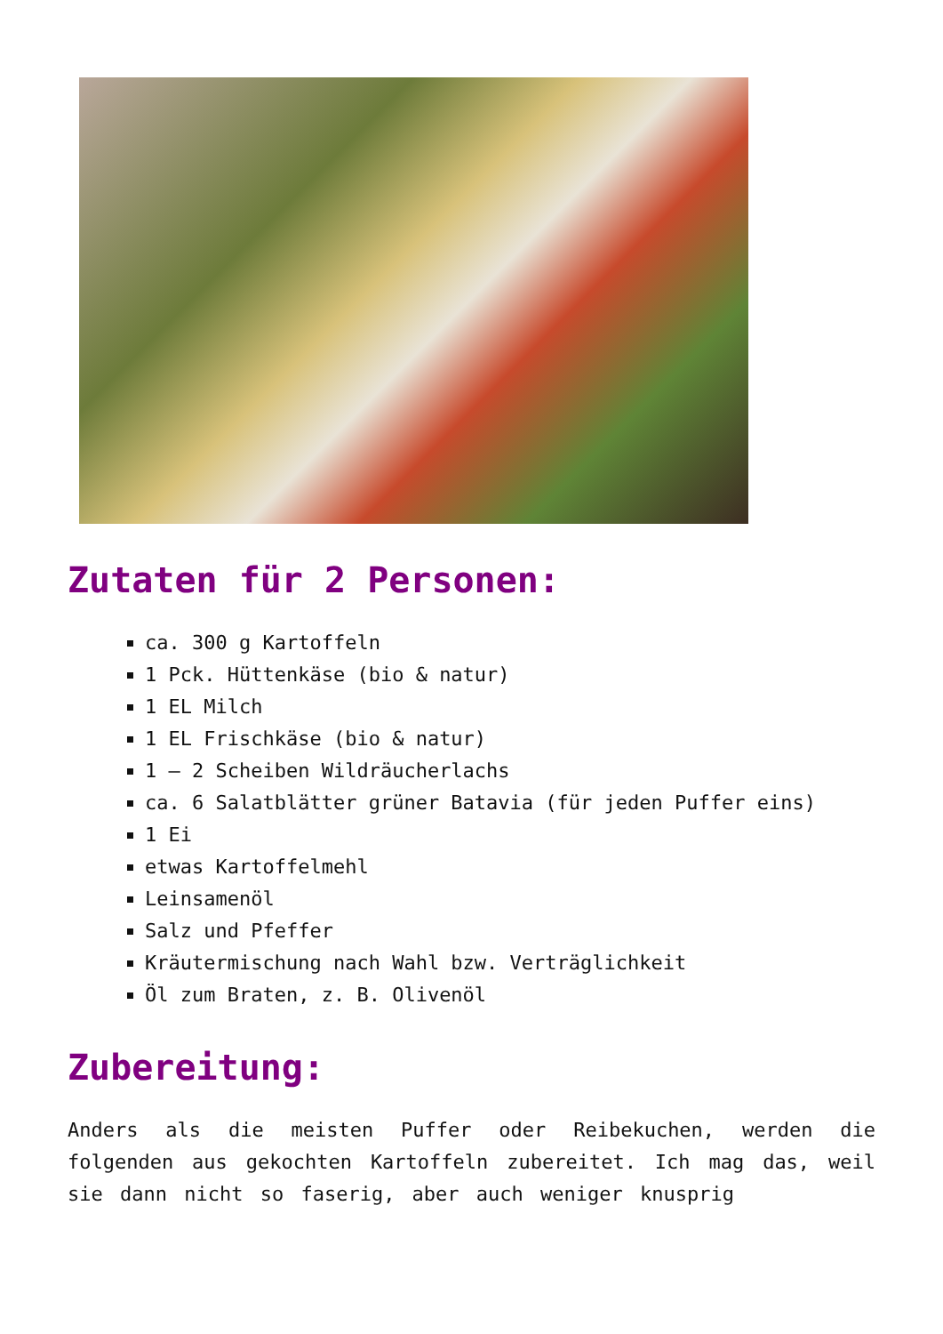Zutaten für 2 Personen:
ca. 300 g Kartoffeln
1 Pck. Hüttenkäse (bio & natur)
1 EL Milch
1 EL Frischkäse (bio & natur)
1 – 2 Scheiben Wildräucherlachs
ca. 6 Salatblätter grüner Batavia (für jeden Puffer eins)
1 Ei
etwas Kartoffelmehl
Leinsamenöl
Salz und Pfeffer
Kräutermischung nach Wahl bzw. Verträglichkeit
Öl zum Braten, z. B. Olivenöl
Zubereitung:
Anders als die meisten Puffer oder Reibekuchen, werden die folgenden aus gekochten Kartoffeln zubereitet. Ich mag das, weil sie dann nicht so faserig, aber auch weniger knusprig